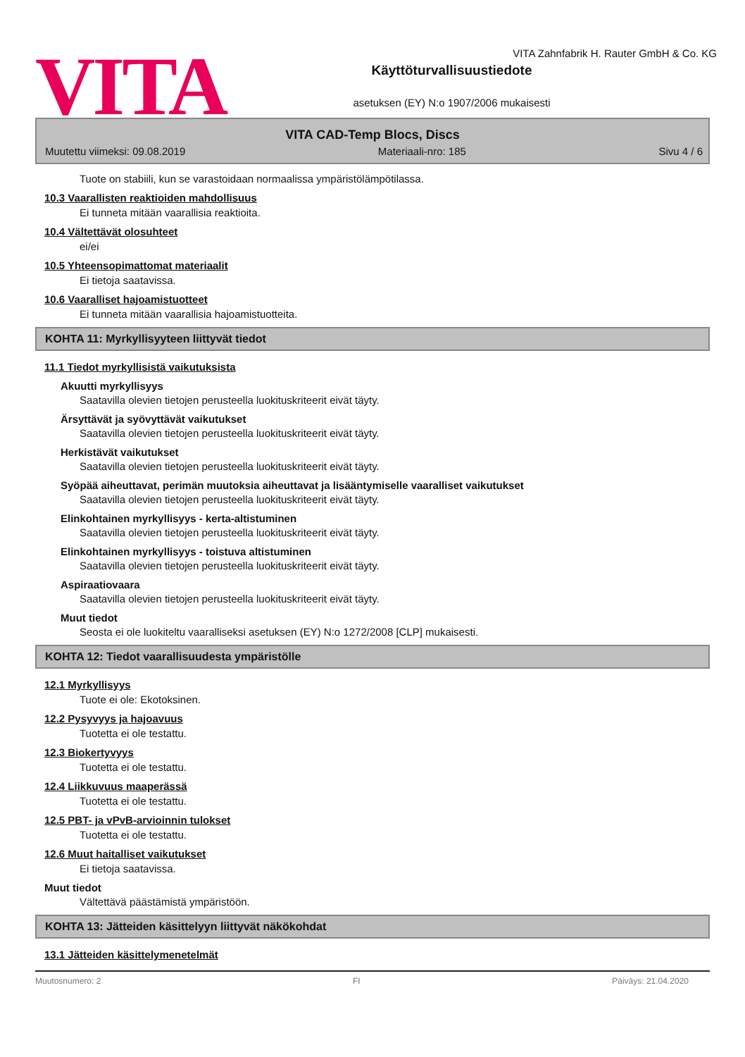VITA
VITA Zahnfabrik H. Rauter GmbH & Co. KG
Käyttöturvallisuustiedote
asetuksen (EY) N:o 1907/2006 mukaisesti
VITA CAD-Temp Blocs, Discs
Muutettu viimeksi: 09.08.2019 Materiaali-nro: 185 Sivu 4 / 6
Tuote on stabiili, kun se varastoidaan normaalissa ympäristölämpötilassa.
10.3 Vaarallisten reaktioiden mahdollisuus
Ei tunneta mitään vaarallisia reaktioita.
10.4 Vältettävät olosuhteet
ei/ei
10.5 Yhteensopimattomat materiaalit
Ei tietoja saatavissa.
10.6 Vaaralliset hajoamistuotteet
Ei tunneta mitään vaarallisia hajoamistuotteita.
KOHTA 11: Myrkyllisyyteen liittyvät tiedot
11.1 Tiedot myrkyllisistä vaikutuksista
Akuutti myrkyllisyys
Saatavilla olevien tietojen perusteella luokituskriteerit eivät täyty.
Ärsyttävät ja syövyttävät vaikutukset
Saatavilla olevien tietojen perusteella luokituskriteerit eivät täyty.
Herkistävät vaikutukset
Saatavilla olevien tietojen perusteella luokituskriteerit eivät täyty.
Syöpää aiheuttavat, perimän muutoksia aiheuttavat ja lisääntymiselle vaaralliset vaikutukset
Saatavilla olevien tietojen perusteella luokituskriteerit eivät täyty.
Elinkohtainen myrkyllisyys - kerta-altistuminen
Saatavilla olevien tietojen perusteella luokituskriteerit eivät täyty.
Elinkohtainen myrkyllisyys - toistuva altistuminen
Saatavilla olevien tietojen perusteella luokituskriteerit eivät täyty.
Aspiraatiovaara
Saatavilla olevien tietojen perusteella luokituskriteerit eivät täyty.
Muut tiedot
Seosta ei ole luokiteltu vaaralliseksi asetuksen (EY) N:o 1272/2008 [CLP] mukaisesti.
KOHTA 12: Tiedot vaarallisuudesta ympäristölle
12.1 Myrkyllisyys
Tuote ei ole: Ekotoksinen.
12.2 Pysyvyys ja hajoavuus
Tuotetta ei ole testattu.
12.3 Biokertyvyys
Tuotetta ei ole testattu.
12.4 Liikkuvuus maaperässä
Tuotetta ei ole testattu.
12.5 PBT- ja vPvB-arvioinnin tulokset
Tuotetta ei ole testattu.
12.6 Muut haitalliset vaikutukset
Ei tietoja saatavissa.
Muut tiedot
Vältettävä päästämistä ympäristöön.
KOHTA 13: Jätteiden käsittelyyn liittyvät näkökohdat
13.1 Jätteiden käsittelymenetelmät
Muutosnumero: 2 FI Päiväys: 21.04.2020